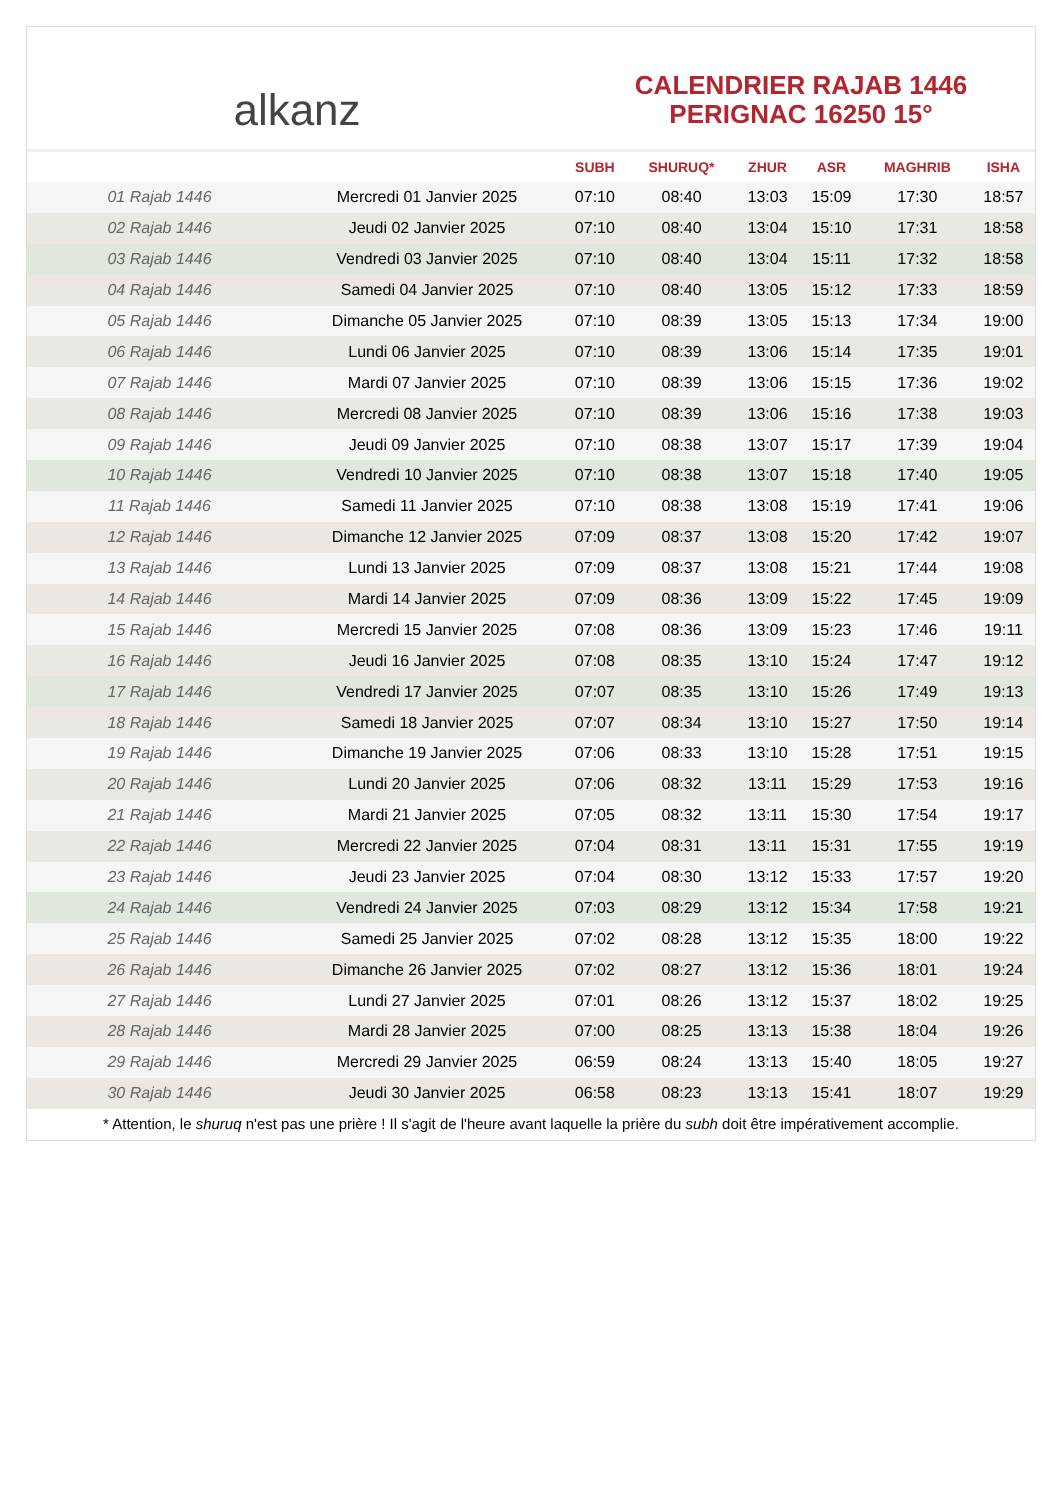alkanz
CALENDRIER RAJAB 1446
PERIGNAC 16250 15°
| | | SUBH | SHURUQ* | ZHUR | ASR | MAGHRIB | ISHA |
| --- | --- | --- | --- | --- | --- | --- | --- |
| 01 Rajab 1446 | Mercredi 01 Janvier 2025 | 07:10 | 08:40 | 13:03 | 15:09 | 17:30 | 18:57 |
| 02 Rajab 1446 | Jeudi 02 Janvier 2025 | 07:10 | 08:40 | 13:04 | 15:10 | 17:31 | 18:58 |
| 03 Rajab 1446 | Vendredi 03 Janvier 2025 | 07:10 | 08:40 | 13:04 | 15:11 | 17:32 | 18:58 |
| 04 Rajab 1446 | Samedi 04 Janvier 2025 | 07:10 | 08:40 | 13:05 | 15:12 | 17:33 | 18:59 |
| 05 Rajab 1446 | Dimanche 05 Janvier 2025 | 07:10 | 08:39 | 13:05 | 15:13 | 17:34 | 19:00 |
| 06 Rajab 1446 | Lundi 06 Janvier 2025 | 07:10 | 08:39 | 13:06 | 15:14 | 17:35 | 19:01 |
| 07 Rajab 1446 | Mardi 07 Janvier 2025 | 07:10 | 08:39 | 13:06 | 15:15 | 17:36 | 19:02 |
| 08 Rajab 1446 | Mercredi 08 Janvier 2025 | 07:10 | 08:39 | 13:06 | 15:16 | 17:38 | 19:03 |
| 09 Rajab 1446 | Jeudi 09 Janvier 2025 | 07:10 | 08:38 | 13:07 | 15:17 | 17:39 | 19:04 |
| 10 Rajab 1446 | Vendredi 10 Janvier 2025 | 07:10 | 08:38 | 13:07 | 15:18 | 17:40 | 19:05 |
| 11 Rajab 1446 | Samedi 11 Janvier 2025 | 07:10 | 08:38 | 13:08 | 15:19 | 17:41 | 19:06 |
| 12 Rajab 1446 | Dimanche 12 Janvier 2025 | 07:09 | 08:37 | 13:08 | 15:20 | 17:42 | 19:07 |
| 13 Rajab 1446 | Lundi 13 Janvier 2025 | 07:09 | 08:37 | 13:08 | 15:21 | 17:44 | 19:08 |
| 14 Rajab 1446 | Mardi 14 Janvier 2025 | 07:09 | 08:36 | 13:09 | 15:22 | 17:45 | 19:09 |
| 15 Rajab 1446 | Mercredi 15 Janvier 2025 | 07:08 | 08:36 | 13:09 | 15:23 | 17:46 | 19:11 |
| 16 Rajab 1446 | Jeudi 16 Janvier 2025 | 07:08 | 08:35 | 13:10 | 15:24 | 17:47 | 19:12 |
| 17 Rajab 1446 | Vendredi 17 Janvier 2025 | 07:07 | 08:35 | 13:10 | 15:26 | 17:49 | 19:13 |
| 18 Rajab 1446 | Samedi 18 Janvier 2025 | 07:07 | 08:34 | 13:10 | 15:27 | 17:50 | 19:14 |
| 19 Rajab 1446 | Dimanche 19 Janvier 2025 | 07:06 | 08:33 | 13:10 | 15:28 | 17:51 | 19:15 |
| 20 Rajab 1446 | Lundi 20 Janvier 2025 | 07:06 | 08:32 | 13:11 | 15:29 | 17:53 | 19:16 |
| 21 Rajab 1446 | Mardi 21 Janvier 2025 | 07:05 | 08:32 | 13:11 | 15:30 | 17:54 | 19:17 |
| 22 Rajab 1446 | Mercredi 22 Janvier 2025 | 07:04 | 08:31 | 13:11 | 15:31 | 17:55 | 19:19 |
| 23 Rajab 1446 | Jeudi 23 Janvier 2025 | 07:04 | 08:30 | 13:12 | 15:33 | 17:57 | 19:20 |
| 24 Rajab 1446 | Vendredi 24 Janvier 2025 | 07:03 | 08:29 | 13:12 | 15:34 | 17:58 | 19:21 |
| 25 Rajab 1446 | Samedi 25 Janvier 2025 | 07:02 | 08:28 | 13:12 | 15:35 | 18:00 | 19:22 |
| 26 Rajab 1446 | Dimanche 26 Janvier 2025 | 07:02 | 08:27 | 13:12 | 15:36 | 18:01 | 19:24 |
| 27 Rajab 1446 | Lundi 27 Janvier 2025 | 07:01 | 08:26 | 13:12 | 15:37 | 18:02 | 19:25 |
| 28 Rajab 1446 | Mardi 28 Janvier 2025 | 07:00 | 08:25 | 13:13 | 15:38 | 18:04 | 19:26 |
| 29 Rajab 1446 | Mercredi 29 Janvier 2025 | 06:59 | 08:24 | 13:13 | 15:40 | 18:05 | 19:27 |
| 30 Rajab 1446 | Jeudi 30 Janvier 2025 | 06:58 | 08:23 | 13:13 | 15:41 | 18:07 | 19:29 |
* Attention, le shuruq n'est pas une prière ! Il s'agit de l'heure avant laquelle la prière du subh doit être impérativement accomplie.